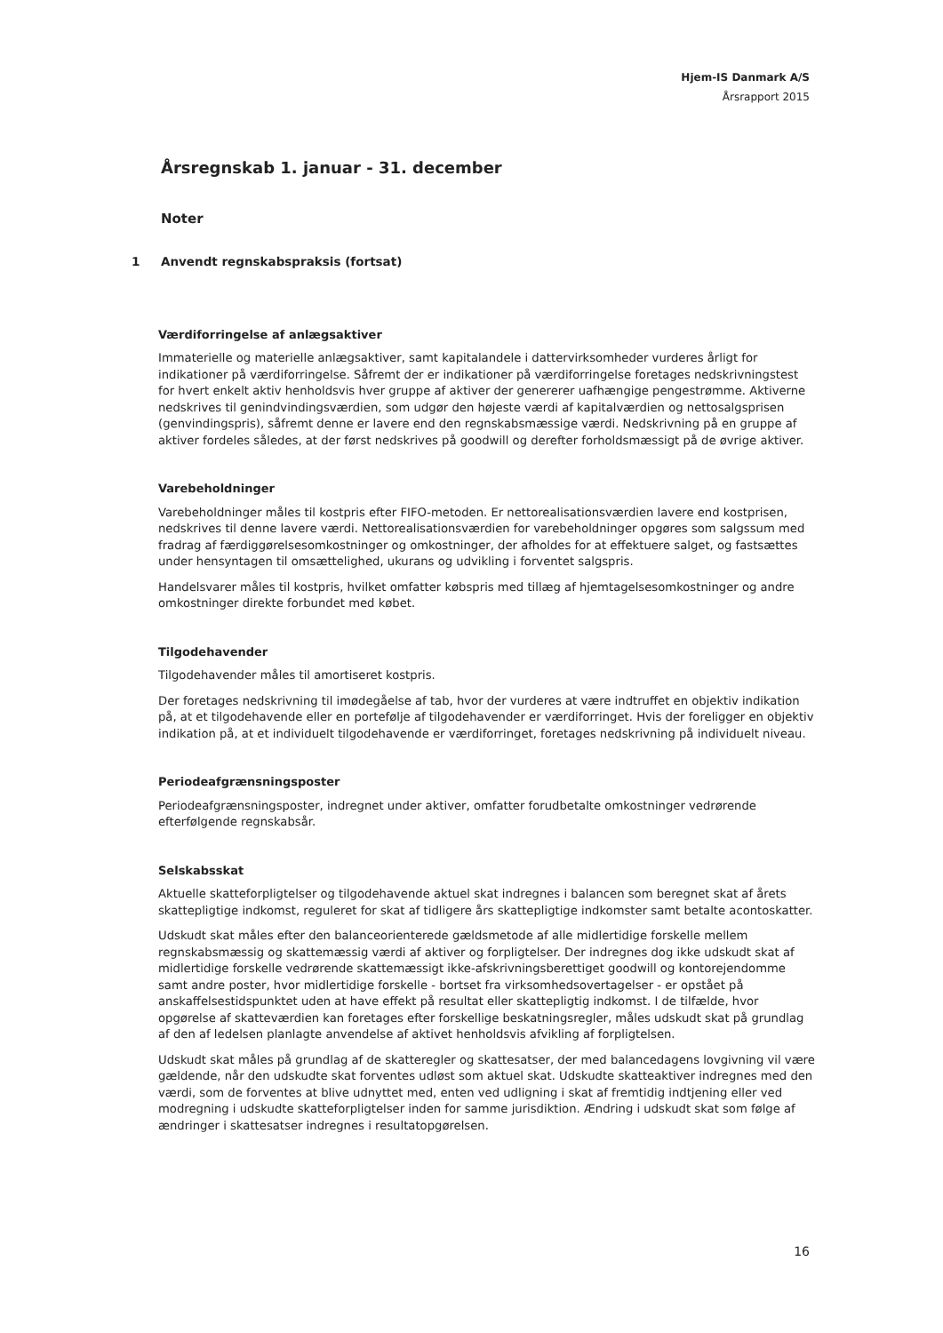Hjem-IS Danmark A/S
Årsrapport 2015
Årsregnskab 1. januar - 31. december
Noter
1 Anvendt regnskabspraksis (fortsat)
Værdiforringelse af anlægsaktiver
Immaterielle og materielle anlægsaktiver, samt kapitalandele i dattervirksomheder vurderes årligt for indikationer på værdiforringelse. Såfremt der er indikationer på værdiforringelse foretages nedskrivningstest for hvert enkelt aktiv henholdsvis hver gruppe af aktiver der genererer uafhængige pengestrømme. Aktiverne nedskrives til genindvindingsværdien, som udgør den højeste værdi af kapitalværdien og nettosalgsprisen (genvindingspris), såfremt denne er lavere end den regnskabsmæssige værdi. Nedskrivning på en gruppe af aktiver fordeles således, at der først nedskrives på goodwill og derefter forholdsmæssigt på de øvrige aktiver.
Varebeholdninger
Varebeholdninger måles til kostpris efter FIFO-metoden. Er nettorealisationsværdien lavere end kostprisen, nedskrives til denne lavere værdi. Nettorealisationsværdien for varebeholdninger opgøres som salgssum med fradrag af færdiggørelsesomkostninger og omkostninger, der afholdes for at effektuere salget, og fastsættes under hensyntagen til omsættelighed, ukurans og udvikling i forventet salgspris.
Handelsvarer måles til kostpris, hvilket omfatter købspris med tillæg af hjemtagelsesomkostninger og andre omkostninger direkte forbundet med købet.
Tilgodehavender
Tilgodehavender måles til amortiseret kostpris.
Der foretages nedskrivning til imødegåelse af tab, hvor der vurderes at være indtruffet en objektiv indikation på, at et tilgodehavende eller en portefølje af tilgodehavender er værdiforringet. Hvis der foreligger en objektiv indikation på, at et individuelt tilgodehavende er værdiforringet, foretages nedskrivning på individuelt niveau.
Periodeafgrænsningsposter
Periodeafgrænsningsposter, indregnet under aktiver, omfatter forudbetalte omkostninger vedrørende efterfølgende regnskabsår.
Selskabsskat
Aktuelle skatteforpligtelser og tilgodehavende aktuel skat indregnes i balancen som beregnet skat af årets skattepligtige indkomst, reguleret for skat af tidligere års skattepligtige indkomster samt betalte acontoskatter.
Udskudt skat måles efter den balanceorienterede gældsmetode af alle midlertidige forskelle mellem regnskabsmæssig og skattemæssig værdi af aktiver og forpligtelser. Der indregnes dog ikke udskudt skat af midlertidige forskelle vedrørende skattemæssigt ikke-afskrivningsberettiget goodwill og kontorejendomme samt andre poster, hvor midlertidige forskelle - bortset fra virksomhedsovertagelser - er opstået på anskaffelsestidspunktet uden at have effekt på resultat eller skattepligtig indkomst. I de tilfælde, hvor opgørelse af skatteværdien kan foretages efter forskellige beskatningsregler, måles udskudt skat på grundlag af den af ledelsen planlagte anvendelse af aktivet henholdsvis afvikling af forpligtelsen.
Udskudt skat måles på grundlag af de skatteregler og skattesatser, der med balancedagens lovgivning vil være gældende, når den udskudte skat forventes udløst som aktuel skat. Udskudte skatteaktiver indregnes med den værdi, som de forventes at blive udnyttet med, enten ved udligning i skat af fremtidig indtjening eller ved modregning i udskudte skatteforpligtelser inden for samme jurisdiktion. Ændring i udskudt skat som følge af ændringer i skattesatser indregnes i resultatopgørelsen.
16